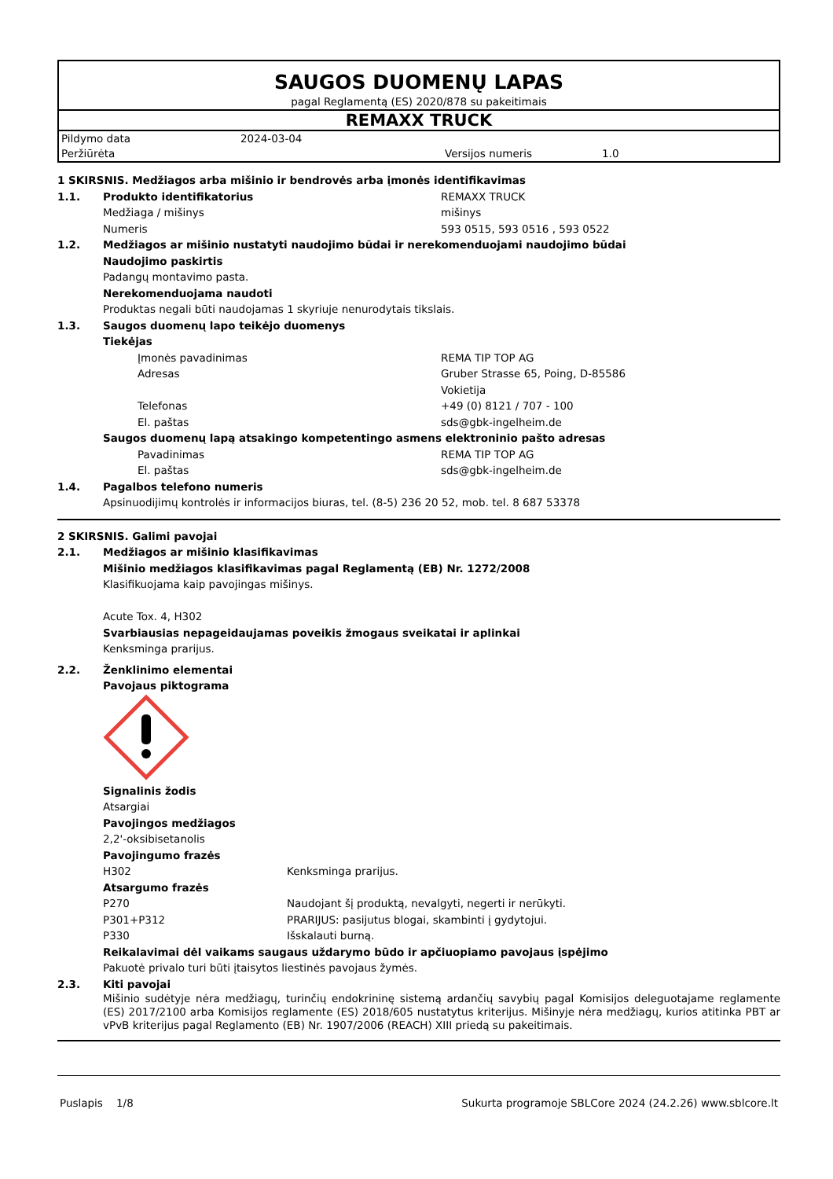SAUGOS DUOMENŲ LAPAS
pagal Reglamentą (ES) 2020/878 su pakeitimais
REMAXX TRUCK
Pildymo data 2024-03-04
Peržiūrėta Versijos numeris 1.0
1 SKIRSNIS. Medžiagos arba mišinio ir bendrovės arba įmonės identifikavimas
1.1. Produkto identifikatorius REMAXX TRUCK
Medžiaga / mišinys mišinys
Numeris 593 0515, 593 0516 , 593 0522
1.2. Medžiagos ar mišinio nustatyti naudojimo būdai ir nerekomenduojami naudojimo būdai
Naudojimo paskirtis
Padangų montavimo pasta.
Nerekomenduojama naudoti
Produktas negali būti naudojamas 1 skyriuje nenurodytais tikslais.
1.3. Saugos duomenų lapo teikėjo duomenys
Tiekėjas
Įmonės pavadinimas REMA TIP TOP AG
Adresas Gruber Strasse 65, Poing, D-85586
Vokietija
Telefonas +49 (0) 8121 / 707 - 100
El. paštas sds@gbk-ingelheim.de
Saugos duomenų lapą atsakingo kompetentingo asmens elektroninio pašto adresas
Pavadinimas REMA TIP TOP AG
El. paštas sds@gbk-ingelheim.de
1.4. Pagalbos telefono numeris
Apsinuodijimų kontrolės ir informacijos biuras, tel. (8-5) 236 20 52, mob. tel. 8 687 53378
2 SKIRSNIS. Galimi pavojai
2.1. Medžiagos ar mišinio klasifikavimas
Mišinio medžiagos klasifikavimas pagal Reglamentą (EB) Nr. 1272/2008
Klasifikuojama kaip pavojingas mišinys.
Acute Tox. 4, H302
Svarbiausias nepageidaujamas poveikis žmogaus sveikatai ir aplinkai
Kenksminga prarijus.
2.2. Ženklinimo elementai
Pavojaus piktograma
Signalinis žodis
Atsargiai
Pavojingos medžiagos
2,2'-oksibisetanolis
Pavojingumo frazės
H302 Kenksminga prarijus.
Atsargumo frazės
P270 Naudojant šį produktą, nevalgyti, negerti ir nerūkyti.
P301+P312 PRARIJUS: pasijutus blogai, skambinti į gydytojui.
P330 Išskalauti burną.
Reikalavimai dėl vaikams saugaus uždarymo būdo ir apčiuopiamo pavojaus įspėjimo
Pakuotė privalo turi būti įtaisytos liestinės pavojaus žymės.
2.3. Kiti pavojai
Mišinio sudėtyje nėra medžiagų, turinčių endokrininę sistemą ardančių savybių pagal Komisijos deleguotajame reglamente (ES) 2017/2100 arba Komisijos reglamente (ES) 2018/605 nustatytus kriterijus. Mišinyje nėra medžiagų, kurios atitinka PBT ar vPvB kriterijus pagal Reglamento (EB) Nr. 1907/2006 (REACH) XIII priedą su pakeitimais.
Puslapis 1/8 Sukurta programoje SBLCore 2024 (24.2.26) www.sblcore.lt